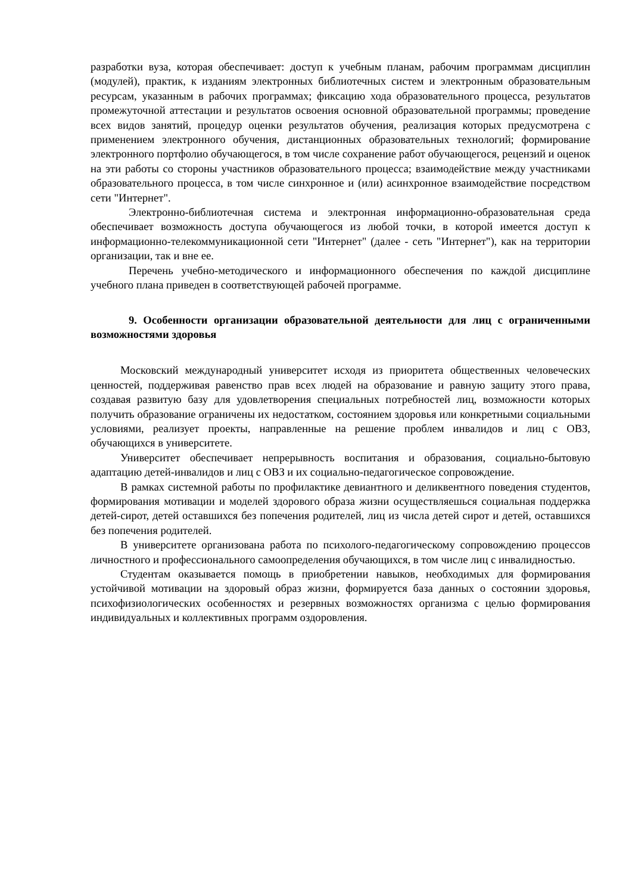разработки вуза, которая обеспечивает: доступ к учебным планам, рабочим программам дисциплин (модулей), практик, к изданиям электронных библиотечных систем и электронным образовательным ресурсам, указанным в рабочих программах; фиксацию хода образовательного процесса, результатов промежуточной аттестации и результатов освоения основной образовательной программы; проведение всех видов занятий, процедур оценки результатов обучения, реализация которых предусмотрена с применением электронного обучения, дистанционных образовательных технологий; формирование электронного портфолио обучающегося, в том числе сохранение работ обучающегося, рецензий и оценок на эти работы со стороны участников образовательного процесса; взаимодействие между участниками образовательного процесса, в том числе синхронное и (или) асинхронное взаимодействие посредством сети "Интернет".
Электронно-библиотечная система и электронная информационно-образовательная среда обеспечивает возможность доступа обучающегося из любой точки, в которой имеется доступ к информационно-телекоммуникационной сети "Интернет" (далее - сеть "Интернет"), как на территории организации, так и вне ее.
Перечень учебно-методического и информационного обеспечения по каждой дисциплине учебного плана приведен в соответствующей рабочей программе.
9. Особенности организации образовательной деятельности для лиц с ограниченными возможностями здоровья
Московский международный университет исходя из приоритета общественных человеческих ценностей, поддерживая равенство прав всех людей на образование и равную защиту этого права, создавая развитую базу для удовлетворения специальных потребностей лиц, возможности которых получить образование ограничены их недостатком, состоянием здоровья или конкретными социальными условиями, реализует проекты, направленные на решение проблем инвалидов и лиц с ОВЗ, обучающихся в университете.
Университет обеспечивает непрерывность воспитания и образования, социально-бытовую адаптацию детей-инвалидов и лиц с ОВЗ и их социально-педагогическое сопровождение.
В рамках системной работы по профилактике девиантного и деликвентного поведения студентов, формирования мотивации и моделей здорового образа жизни осуществляешься социальная поддержка детей-сирот, детей оставшихся без попечения родителей, лиц из числа детей сирот и детей, оставшихся без попечения родителей.
В университете организована работа по психолого-педагогическому сопровождению процессов личностного и профессионального самоопределения обучающихся, в том числе лиц с инвалидностью.
Студентам оказывается помощь в приобретении навыков, необходимых для формирования устойчивой мотивации на здоровый образ жизни, формируется база данных о состоянии здоровья, психофизиологических особенностях и резервных возможностях организма с целью формирования индивидуальных и коллективных программ оздоровления.